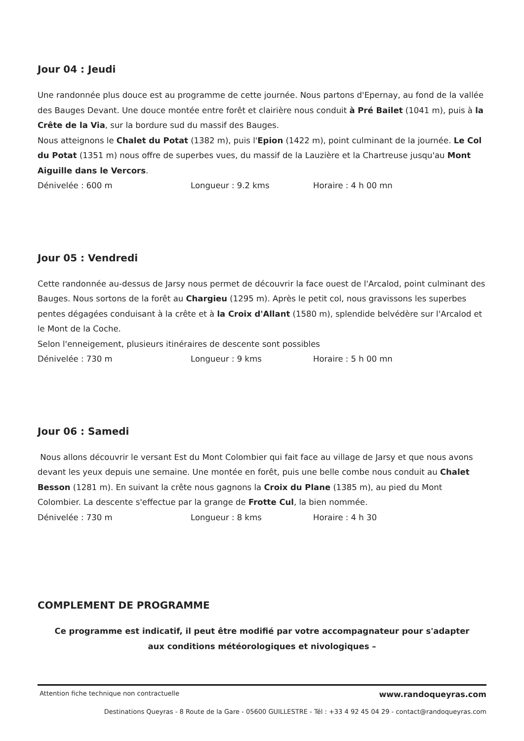Jour 04 : Jeudi
Une randonnée plus douce est au programme de cette journée. Nous partons d'Epernay, au fond de la vallée des Bauges Devant. Une douce montée entre forêt et clairière nous conduit à Pré Bailet (1041 m), puis à la Crête de la Via, sur la bordure sud du massif des Bauges.
Nous atteignons le Chalet du Potat (1382 m), puis l'Epion (1422 m), point culminant de la journée. Le Col du Potat (1351 m) nous offre de superbes vues, du massif de la Lauzière et la Chartreuse jusqu'au Mont Aiguille dans le Vercors.
Dénivelée : 600 m Longueur : 9.2 kms Horaire : 4 h 00 mn
Jour 05 : Vendredi
Cette randonnée au-dessus de Jarsy nous permet de découvrir la face ouest de l'Arcalod, point culminant des Bauges. Nous sortons de la forêt au Chargieu (1295 m). Après le petit col, nous gravissons les superbes pentes dégagées conduisant à la crête et à la Croix d'Allant (1580 m), splendide belvédère sur l'Arcalod et le Mont de la Coche.
Selon l'enneigement, plusieurs itinéraires de descente sont possibles
Dénivelée : 730 m Longueur : 9 kms Horaire : 5 h 00 mn
Jour 06 : Samedi
Nous allons découvrir le versant Est du Mont Colombier qui fait face au village de Jarsy et que nous avons devant les yeux depuis une semaine. Une montée en forêt, puis une belle combe nous conduit au Chalet Besson (1281 m). En suivant la crête nous gagnons la Croix du Plane (1385 m), au pied du Mont Colombier. La descente s'effectue par la grange de Frotte Cul, la bien nommée.
Dénivelée : 730 m Longueur : 8 kms Horaire : 4 h 30
COMPLEMENT DE PROGRAMME
Ce programme est indicatif, il peut être modifié par votre accompagnateur pour s'adapter aux conditions météorologiques et nivologiques –
Attention fiche technique non contractuelle www.randoqueyras.com
Destinations Queyras - 8 Route de la Gare - 05600 GUILLESTRE - Tél : +33 4 92 45 04 29 - contact@randoqueyras.com